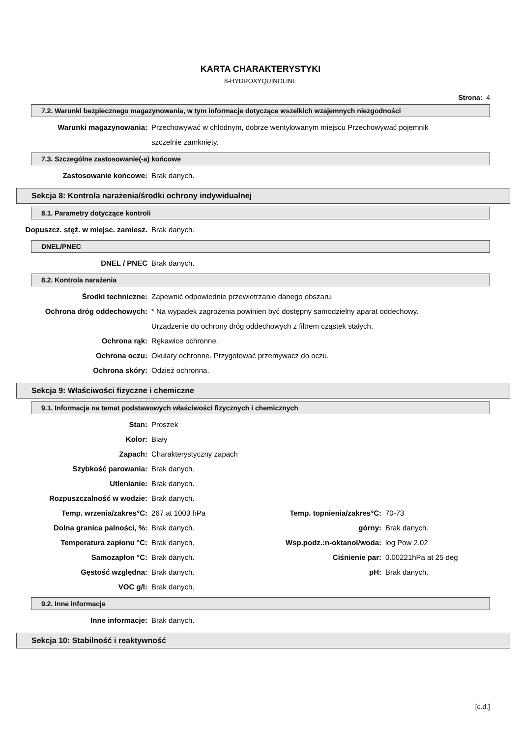KARTA CHARAKTERYSTYKI
8-HYDROXYQUINOLINE
Strona: 4
7.2. Warunki bezpiecznego magazynowania, w tym informacje dotyczące wszelkich wzajemnych niezgodności
| Warunki magazynowania: | Przechowywać w chłodnym, dobrze wentylowanym miejscu Przechowywać pojemnik szczelnie zamknięty. |
7.3. Szczególne zastosowanie(-a) końcowe
| Zastosowanie końcowe: | Brak danych. |
Sekcja 8: Kontrola narażenia/środki ochrony indywidualnej
8.1. Parametry dotyczące kontroli
| Dopuszcz. stęż. w miejsc. zamiesz. | Brak danych. |
DNEL/PNEC
| DNEL / PNEC | Brak danych. |
8.2. Kontrola narażenia
| Środki techniczne: | Zapewnić odpowiednie przewietrzanie danego obszaru. |
| Ochrona dróg oddechowych: | * Na wypadek zagrożenia powinien być dostępny samodzielny aparat oddechowy. Urządzenie do ochrony dróg oddechowych z filtrem cząstek stałych. |
| Ochrona rąk: | Rękawice ochronne. |
| Ochrona oczu: | Okulary ochronne. Przygotować przemywacz do oczu. |
| Ochrona skóry: | Odzież ochronna. |
Sekcja 9: Właściwości fizyczne i chemiczne
9.1. Informacje na temat podstawowych właściwości fizycznych i chemicznych
| Stan: | Proszek | | |
| Kolor: | Biały | | |
| Zapach: | Charakterystyczny zapach | | |
| Szybkość parowania: | Brak danych. | | |
| Utlenianie: | Brak danych. | | |
| Rozpuszczalność w wodzie: | Brak danych. | | |
| Temp. wrzenia/zakres°C: | 267 at 1003 hPa | Temp. topnienia/zakres°C: | 70-73 |
| Dolna granica palności, %: | Brak danych. | górny: | Brak danych. |
| Temperatura zapłonu °C: | Brak danych. | Wsp.podz.:n-oktanol/woda: | log Pow 2.02 |
| Samozapłon °C: | Brak danych. | Ciśnienie par: | 0.00221hPa at 25 deg |
| Gęstość względna: | Brak danych. | pH: | Brak danych. |
| VOC g/l: | Brak danych. | | |
9.2. Inne informacje
| Inne informacje: | Brak danych. |
Sekcja 10: Stabilność i reaktywność
[c.d.]